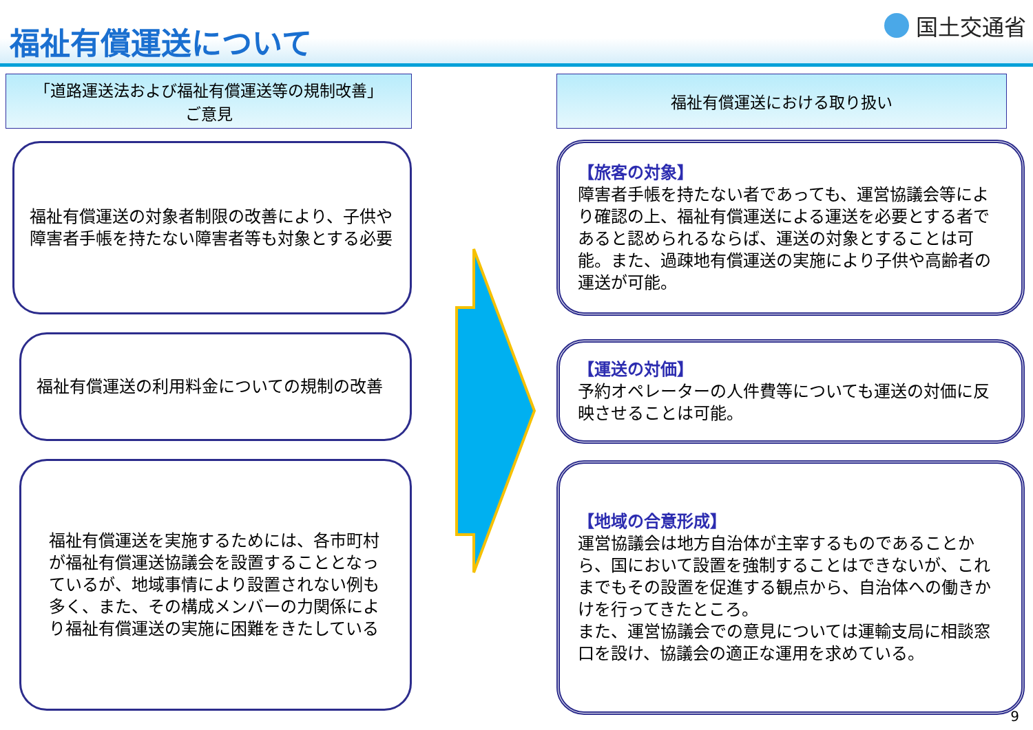福祉有償運送について
国土交通省
「道路運送法および福祉有償運送等の規制改善」
ご意見
福祉有償運送の対象者制限の改善により、子供や障害者手帳を持たない障害者等も対象とする必要
福祉有償運送の利用料金についての規制の改善
福祉有償運送を実施するためには、各市町村が福祉有償運送協議会を設置することとなっているが、地域事情により設置されない例も多く、また、その構成メンバーの力関係により福祉有償運送の実施に困難をきたしている
福祉有償運送における取り扱い
【旅客の対象】
障害者手帳を持たない者であっても、運営協議会等により確認の上、福祉有償運送による運送を必要とする者であると認められるならば、運送の対象とすることは可能。また、過疎地有償運送の実施により子供や高齢者の運送が可能。
【運送の対価】
予約オペレーターの人件費等についても運送の対価に反映させることは可能。
【地域の合意形成】
運営協議会は地方自治体が主宰するものであることから、国において設置を強制することはできないが、これまでもその設置を促進する観点から、自治体への働きかけを行ってきたところ。
また、運営協議会での意見については運輸支局に相談窓口を設け、協議会の適正な運用を求めている。
9